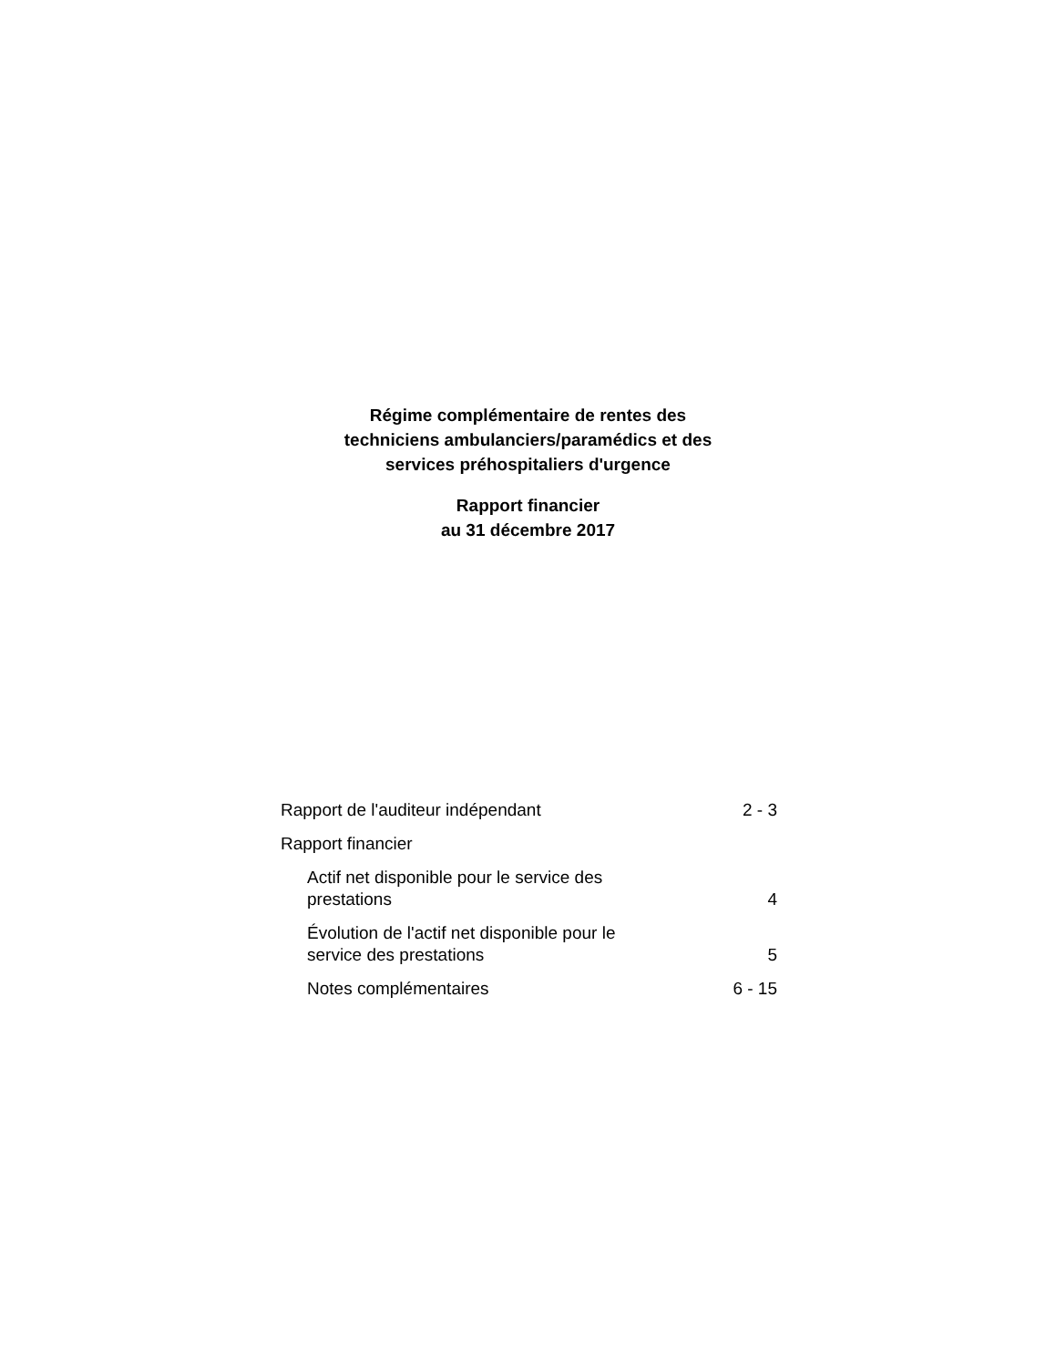Régime complémentaire de rentes des
techniciens ambulanciers/paramédics et des
services préhospitaliers d'urgence
Rapport financier
au 31 décembre 2017
| Rapport de l'auditeur indépendant | 2 - 3 |
| Rapport financier | |
| Actif net disponible pour le service des prestations | 4 |
| Évolution de l'actif net disponible pour le service des prestations | 5 |
| Notes complémentaires | 6 - 15 |